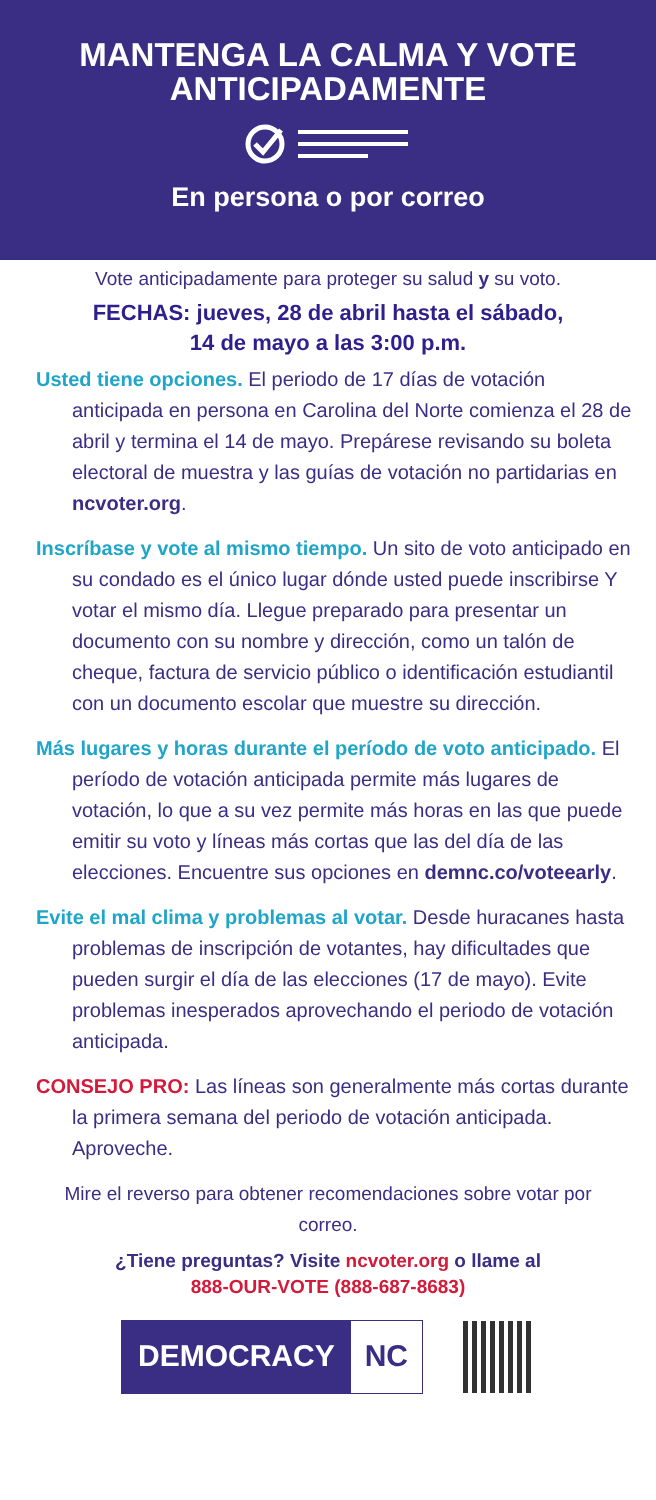MANTENGA LA CALMA Y VOTE ANTICIPADAMENTE
En persona o por correo
Vote anticipadamente para proteger su salud y su voto.
FECHAS: jueves, 28 de abril hasta el sábado,
14 de mayo a las 3:00 p.m.
Usted tiene opciones. El periodo de 17 días de votación anticipada en persona en Carolina del Norte comienza el 28 de abril y termina el 14 de mayo. Prepárese revisando su boleta electoral de muestra y las guías de votación no partidarias en ncvoter.org.
Inscríbase y vote al mismo tiempo. Un sito de voto anticipado en su condado es el único lugar dónde usted puede inscribirse Y votar el mismo día. Llegue preparado para presentar un documento con su nombre y dirección, como un talón de cheque, factura de servicio público o identificación estudiantil con un documento escolar que muestre su dirección.
Más lugares y horas durante el período de voto anticipado. El período de votación anticipada permite más lugares de votación, lo que a su vez permite más horas en las que puede emitir su voto y líneas más cortas que las del día de las elecciones. Encuentre sus opciones en demnc.co/voteearly.
Evite el mal clima y problemas al votar. Desde huracanes hasta problemas de inscripción de votantes, hay dificultades que pueden surgir el día de las elecciones (17 de mayo). Evite problemas inesperados aprovechando el periodo de votación anticipada.
CONSEJO PRO: Las líneas son generalmente más cortas durante la primera semana del periodo de votación anticipada. Aproveche.
Mire el reverso para obtener recomendaciones sobre votar por correo.
¿Tiene preguntas? Visite ncvoter.org o llame al
888-OUR-VOTE (888-687-8683)
DEMOCRACY NC